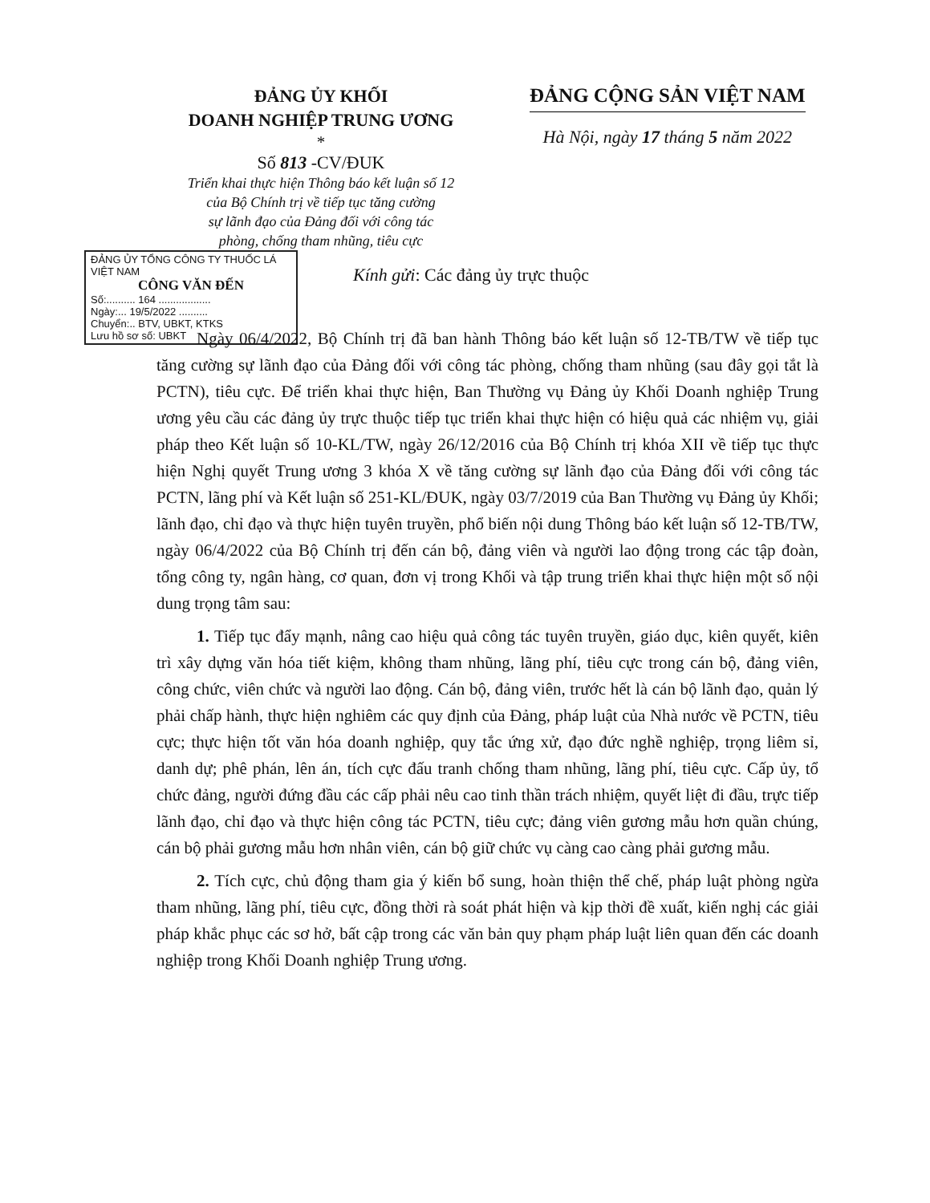ĐẢNG ỦY KHỐI
DOANH NGHIỆP TRUNG ƯƠNG
*
Số 813 -CV/ĐUK
Triển khai thực hiện Thông báo kết luận số 12
của Bộ Chính trị về tiếp tục tăng cường
sự lãnh đạo của Đảng đối với công tác
phòng, chống tham nhũng, tiêu cực
ĐẢNG CỘNG SẢN VIỆT NAM
Hà Nội, ngày 17 tháng 5 năm 2022
ĐẢNG ỦY TỔNG CÔNG TY THUỐC LÁ VIỆT NAM
CÔNG VĂN ĐẾN
Số:.......... 164 ..................
Ngày:... 19/5/2022 ..........
Chuyển:.. BTV, UBKT, KTKS
Lưu hồ sơ số: UBKT
Kính gửi: Các đảng ủy trực thuộc
Ngày 06/4/2022, Bộ Chính trị đã ban hành Thông báo kết luận số 12-TB/TW về tiếp tục tăng cường sự lãnh đạo của Đảng đối với công tác phòng, chống tham nhũng (sau đây gọi tắt là PCTN), tiêu cực. Để triển khai thực hiện, Ban Thường vụ Đảng ủy Khối Doanh nghiệp Trung ương yêu cầu các đảng ủy trực thuộc tiếp tục triển khai thực hiện có hiệu quả các nhiệm vụ, giải pháp theo Kết luận số 10-KL/TW, ngày 26/12/2016 của Bộ Chính trị khóa XII về tiếp tục thực hiện Nghị quyết Trung ương 3 khóa X về tăng cường sự lãnh đạo của Đảng đối với công tác PCTN, lãng phí và Kết luận số 251-KL/ĐUK, ngày 03/7/2019 của Ban Thường vụ Đảng ủy Khối; lãnh đạo, chỉ đạo và thực hiện tuyên truyền, phổ biến nội dung Thông báo kết luận số 12-TB/TW, ngày 06/4/2022 của Bộ Chính trị đến cán bộ, đảng viên và người lao động trong các tập đoàn, tổng công ty, ngân hàng, cơ quan, đơn vị trong Khối và tập trung triển khai thực hiện một số nội dung trọng tâm sau:
1. Tiếp tục đẩy mạnh, nâng cao hiệu quả công tác tuyên truyền, giáo dục, kiên quyết, kiên trì xây dựng văn hóa tiết kiệm, không tham nhũng, lãng phí, tiêu cực trong cán bộ, đảng viên, công chức, viên chức và người lao động. Cán bộ, đảng viên, trước hết là cán bộ lãnh đạo, quản lý phải chấp hành, thực hiện nghiêm các quy định của Đảng, pháp luật của Nhà nước về PCTN, tiêu cực; thực hiện tốt văn hóa doanh nghiệp, quy tắc ứng xử, đạo đức nghề nghiệp, trọng liêm sỉ, danh dự; phê phán, lên án, tích cực đấu tranh chống tham nhũng, lãng phí, tiêu cực. Cấp ủy, tổ chức đảng, người đứng đầu các cấp phải nêu cao tinh thần trách nhiệm, quyết liệt đi đầu, trực tiếp lãnh đạo, chỉ đạo và thực hiện công tác PCTN, tiêu cực; đảng viên gương mẫu hơn quần chúng, cán bộ phải gương mẫu hơn nhân viên, cán bộ giữ chức vụ càng cao càng phải gương mẫu.
2. Tích cực, chủ động tham gia ý kiến bổ sung, hoàn thiện thể chế, pháp luật phòng ngừa tham nhũng, lãng phí, tiêu cực, đồng thời rà soát phát hiện và kịp thời đề xuất, kiến nghị các giải pháp khắc phục các sơ hở, bất cập trong các văn bản quy phạm pháp luật liên quan đến các doanh nghiệp trong Khối Doanh nghiệp Trung ương.